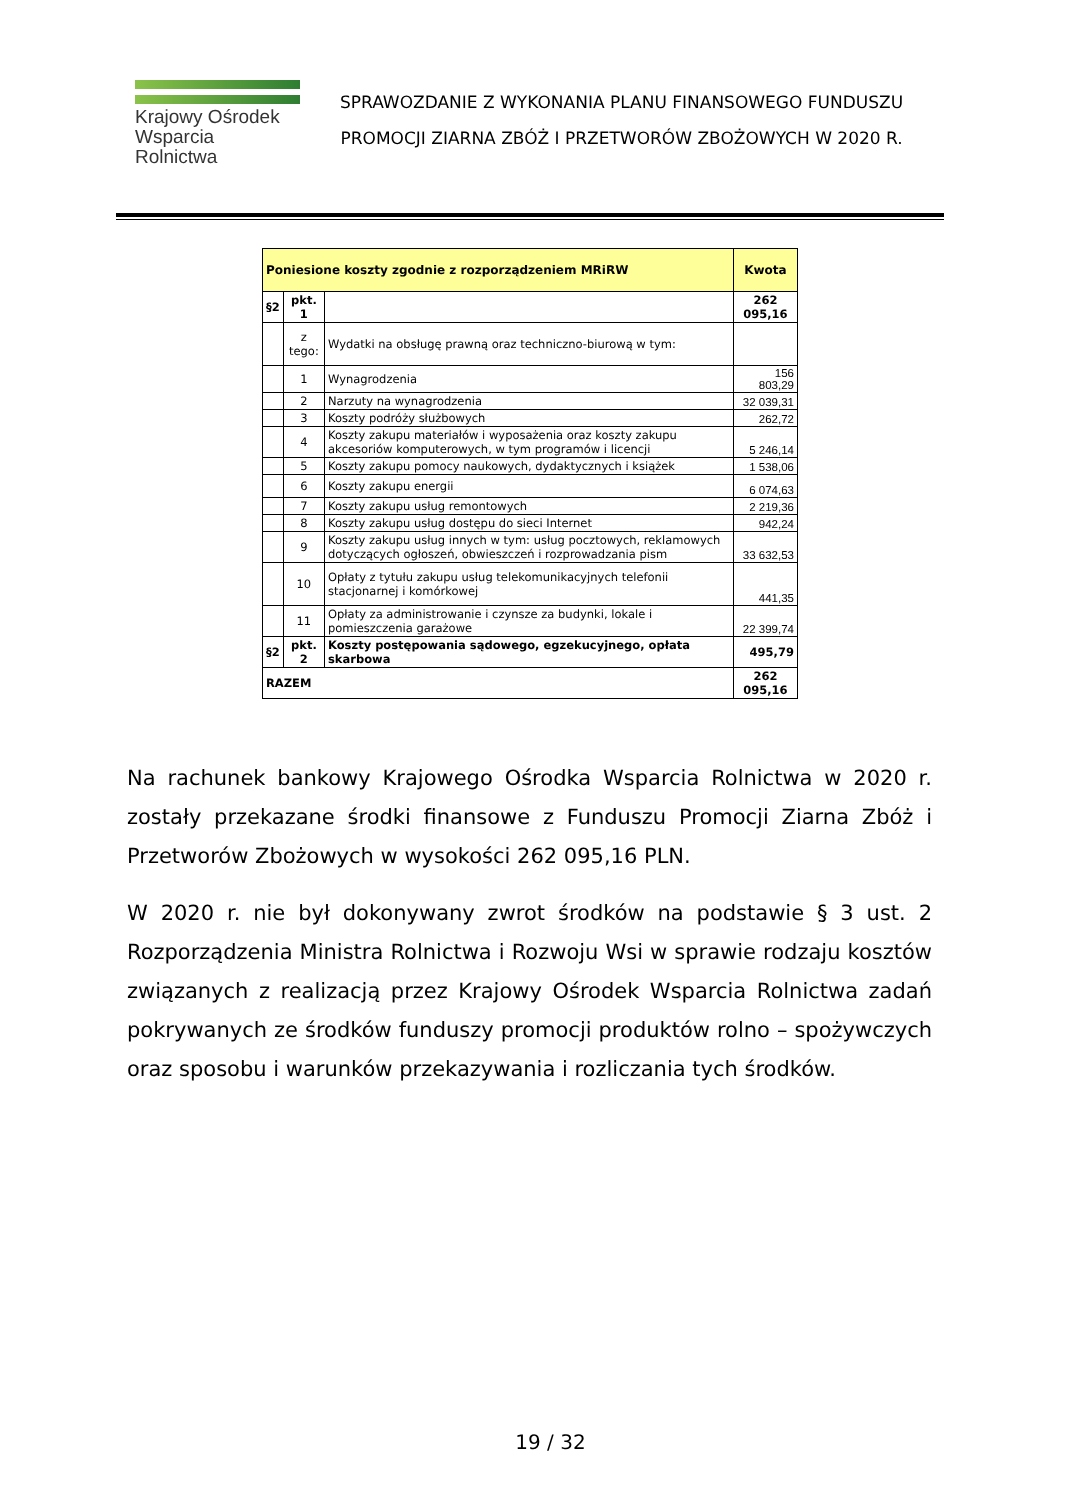Krajowy Ośrodek
Wsparcia Rolnictwa
SPRAWOZDANIE Z WYKONANIA PLANU FINANSOWEGO FUNDUSZU
PROMOCJI ZIARNA ZBÓŻ I PRZETWORÓW ZBOŻOWYCH W 2020 R.
| Poniesione koszty zgodnie z rozporządzeniem MRiRW | | | Kwota |
| --- | --- | --- | --- |
| §2 | pkt. 1 | | 262 095,16 |
| | z tego: | Wydatki na obsługę prawną oraz techniczno-biurową w tym: | |
| | 1 | Wynagrodzenia | 156 803,29 |
| | 2 | Narzuty na wynagrodzenia | 32 039,31 |
| | 3 | Koszty podróży służbowych | 262,72 |
| | 4 | Koszty zakupu materiałów i wyposażenia oraz koszty zakupu akcesoriów komputerowych, w tym programów i licencji | 5 246,14 |
| | 5 | Koszty zakupu pomocy naukowych, dydaktycznych i książek | 1 538,06 |
| | 6 | Koszty zakupu energii | 6 074,63 |
| | 7 | Koszty zakupu usług remontowych | 2 219,36 |
| | 8 | Koszty zakupu usług dostępu do sieci Internet | 942,24 |
| | 9 | Koszty zakupu usług innych w tym: usług pocztowych, reklamowych dotyczących ogłoszeń, obwieszczeń i rozprowadzania pism | 33 632,53 |
| | 10 | Opłaty z tytułu zakupu usług telekomunikacyjnych telefonii stacjonarnej i komórkowej | 441,35 |
| | 11 | Opłaty za administrowanie i czynsze za budynki, lokale i pomieszczenia garażowe | 22 399,74 |
| §2 | pkt. 2 | Koszty postępowania sądowego, egzekucyjnego, opłata skarbowa | 495,79 |
| RAZEM | | | 262 095,16 |
Na rachunek bankowy Krajowego Ośrodka Wsparcia Rolnictwa w 2020 r. zostały przekazane środki finansowe z Funduszu Promocji Ziarna Zbóż i Przetworów Zbożowych w wysokości 262 095,16 PLN.
W 2020 r. nie był dokonywany zwrot środków na podstawie § 3 ust. 2 Rozporządzenia Ministra Rolnictwa i Rozwoju Wsi w sprawie rodzaju kosztów związanych z realizacją przez Krajowy Ośrodek Wsparcia Rolnictwa zadań pokrywanych ze środków funduszy promocji produktów rolno – spożywczych oraz sposobu i warunków przekazywania i rozliczania tych środków.
19 / 32